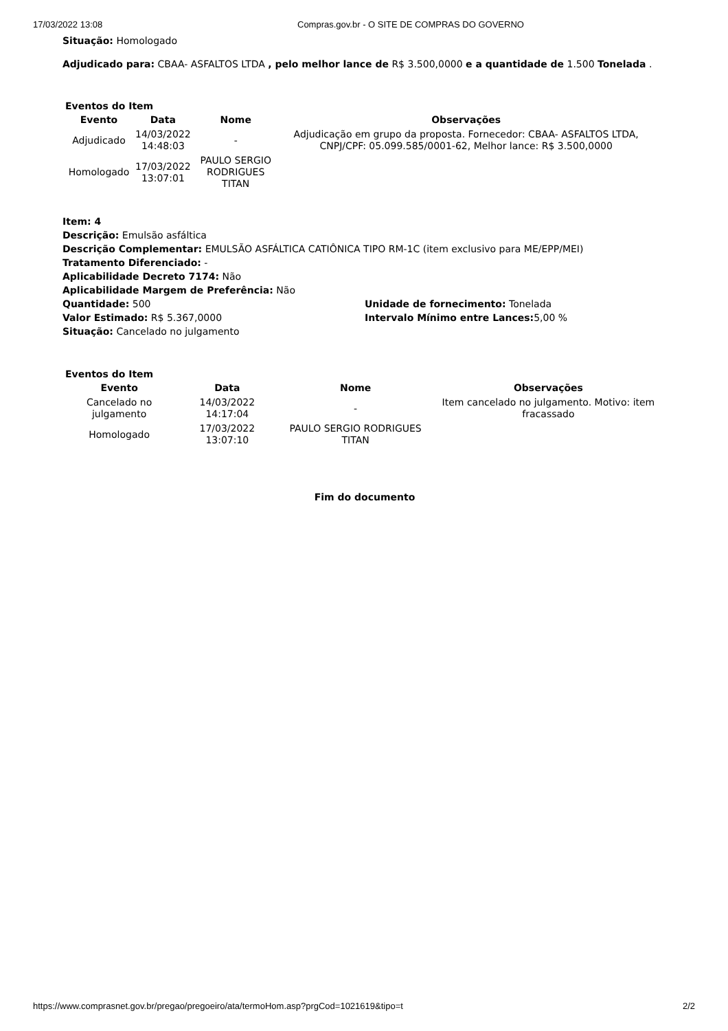17/03/2022 13:08 Compras.gov.br - O SITE DE COMPRAS DO GOVERNO
Situação: Homologado
Adjudicado para: CBAA- ASFALTOS LTDA , pelo melhor lance de R$ 3.500,0000 e a quantidade de 1.500 Tonelada .
Eventos do Item
| Evento | Data | Nome | Observações |
| --- | --- | --- | --- |
| Adjudicado | 14/03/2022 14:48:03 | - | Adjudicação em grupo da proposta. Fornecedor: CBAA- ASFALTOS LTDA, CNPJ/CPF: 05.099.585/0001-62, Melhor lance: R$ 3.500,0000 |
| Homologado | 17/03/2022 13:07:01 | PAULO SERGIO RODRIGUES TITAN | |
Item: 4
Descrição: Emulsão asfáltica
Descrição Complementar: EMULSÃO ASFÁLTICA CATIÔNICA TIPO RM-1C (item exclusivo para ME/EPP/MEI)
Tratamento Diferenciado: -
Aplicabilidade Decreto 7174: Não
Aplicabilidade Margem de Preferência: Não
Quantidade: 500 Unidade de fornecimento: Tonelada
Valor Estimado: R$ 5.367,0000 Intervalo Mínimo entre Lances: 5,00 %
Situação: Cancelado no julgamento
Eventos do Item
| Evento | Data | Nome | Observações |
| --- | --- | --- | --- |
| Cancelado no julgamento | 14/03/2022 14:17:04 | - | Item cancelado no julgamento. Motivo: item fracassado |
| Homologado | 17/03/2022 13:07:10 | PAULO SERGIO RODRIGUES TITAN | |
Fim do documento
https://www.comprasnet.gov.br/pregao/pregoeiro/ata/termoHom.asp?prgCod=1021619&tipo=t 2/2